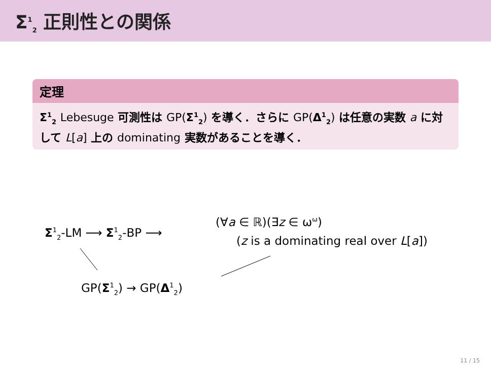Σ<sup>1</sup><sub>2</sub> 正則性との関係
定理
Σ<sup>1</sup><sub>2</sub> Lebesuge 可測性は GP(Σ<sup>1</sup><sub>2</sub>) を導く．さらに GP(Δ<sup>1</sup><sub>2</sub>) は任意の実数 a に対して L[a] 上の dominating 実数があることを導く．
Σ<sup>1</sup><sub>2</sub>-LM ⟶ Σ<sup>1</sup><sub>2</sub>-BP ⟶
(∀a ∈ ℝ)(∃z ∈ ω<sup>ω</sup>)
(z is a dominating real over L[a])
GP(Σ<sup>1</sup><sub>2</sub>) → GP(Δ<sup>1</sup><sub>2</sub>)
11 / 15